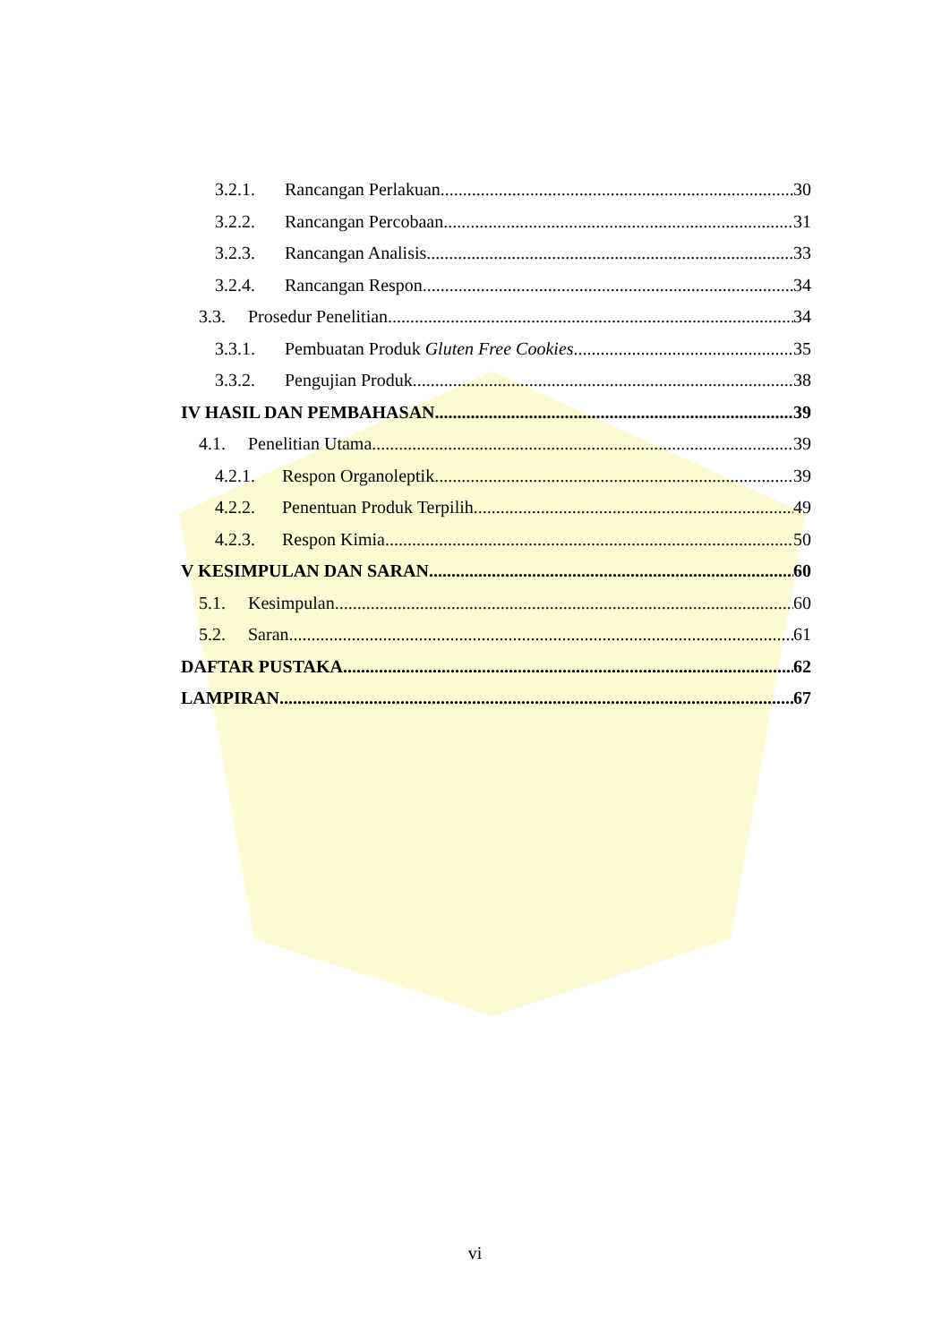3.2.1. Rancangan Perlakuan 30
3.2.2. Rancangan Percobaan 31
3.2.3. Rancangan Analisis 33
3.2.4. Rancangan Respon 34
3.3. Prosedur Penelitian 34
3.3.1. Pembuatan Produk Gluten Free Cookies 35
3.3.2. Pengujian Produk 38
IV HASIL DAN PEMBAHASAN 39
4.1. Penelitian Utama 39
4.2.1. Respon Organoleptik 39
4.2.2. Penentuan Produk Terpilih 49
4.2.3. Respon Kimia 50
V KESIMPULAN DAN SARAN 60
5.1. Kesimpulan 60
5.2. Saran 61
DAFTAR PUSTAKA 62
LAMPIRAN 67
vi